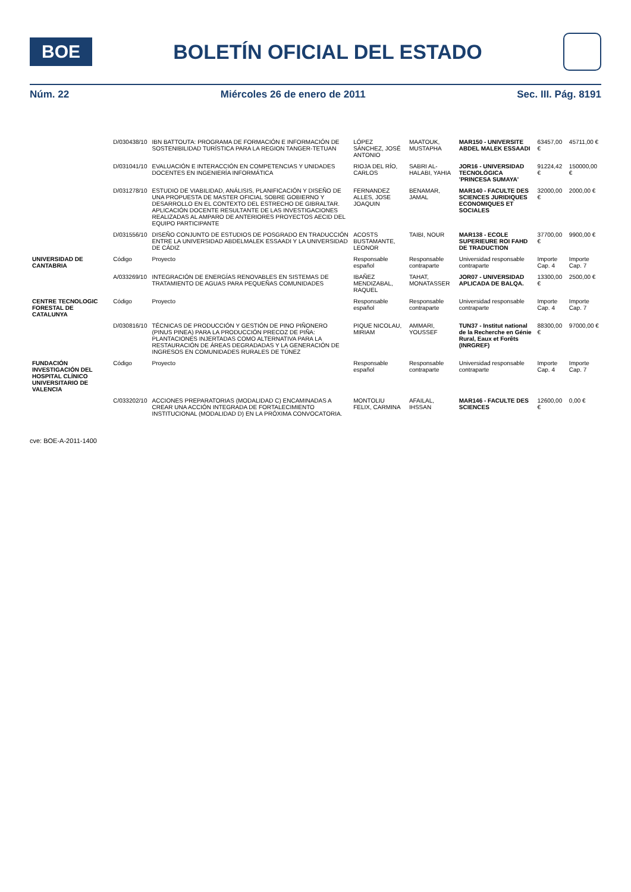BOE
BOLETÍN OFICIAL DEL ESTADO
Núm. 22 Miércoles 26 de enero de 2011 Sec. III. Pág. 8191
| | D/030438/10 | IBN BATTOUTA: PROGRAMA DE FORMACIÓN E INFORMACIÓN DE SOSTENIBILIDAD TURÍSTICA PARA LA REGION TANGER-TETUAN | LÓPEZ SÁNCHEZ, JOSÉ ANTONIO | MAATOUK, MUSTAPHA | MAR150 - UNIVERSITE ABDEL MALEK ESSAADI | 63457,00 € | 45711,00 € |
| | D/031041/10 | EVALUACIÓN E INTERACCIÓN EN COMPETENCIAS Y UNIDADES DOCENTES EN INGENIERÍA INFORMÁTICA | RIOJA DEL RÍO, CARLOS | SABRI AL-HALABI, YAHIA | JOR16 - UNIVERSIDAD TECNOLÓGICA 'PRINCESA SUMAYA' | 91224,42 € | 150000,00 € |
| | D/031278/10 | ESTUDIO DE VIABILIDAD, ANÁLISIS, PLANIFICACIÓN Y DISEÑO DE UNA PROPUESTA DE MASTER OFICIAL SOBRE GOBIERNO Y DESARROLLO EN EL CONTEXTO DEL ESTRECHO DE GIBRALTAR. APLICACIÓN DOCENTE RESULTANTE DE LAS INVESTIGACIONES REALIZADAS AL AMPARO DE ANTERIORES PROYECTOS AECID DEL EQUIPO PARTICIPANTE | FERNANDEZ ALLES, JOSE JOAQUIN | BENAMAR, JAMAL | MAR140 - FACULTE DES SCIENCES JURIDIQUES ECONOMIQUES ET SOCIALES | 32000,00 € | 2000,00 € |
| | D/031556/10 | DISEÑO CONJUNTO DE ESTUDIOS DE POSGRADO EN TRADUCCIÓN ENTRE LA UNIVERSIDAD ABDELMALEK ESSAADI Y LA UNIVERSIDAD DE CÁDIZ | ACOSTS BUSTAMANTE, LEONOR | TAIBI, NOUR | MAR138 - ECOLE SUPERIEURE ROI FAHD DE TRADUCTION | 37700,00 € | 9900,00 € |
| UNIVERSIDAD DE CANTABRIA | Código | Proyecto | Responsable español | Responsable contraparte | Universidad responsable contraparte | Importe Cap. 4 | Importe Cap. 7 |
| | A/033269/10 | INTEGRACIÓN DE ENERGÍAS RENOVABLES EN SISTEMAS DE TRATAMIENTO DE AGUAS PARA PEQUEÑAS COMUNIDADES | IBAÑEZ MENDIZABAL, RAQUEL | TAHAT, MONATASSER | JOR07 - UNIVERSIDAD APLICADA DE BALQA. | 13300,00 € | 2500,00 € |
| CENTRE TECNOLOGIC FORESTAL DE CATALUNYA | Código | Proyecto | Responsable español | Responsable contraparte | Universidad responsable contraparte | Importe Cap. 4 | Importe Cap. 7 |
| | D/030816/10 | TÉCNICAS DE PRODUCCIÓN Y GESTIÓN DE PINO PIÑONERO (PINUS PINEA) PARA LA PRODUCCIÓN PRECOZ DE PIÑA: PLANTACIONES INJERTADAS COMO ALTERNATIVA PARA LA RESTAURACIÓN DE ÁREAS DEGRADADAS Y LA GENERACIÓN DE INGRESOS EN COMUNIDADES RURALES DE TÚNEZ | PIQUE NICOLAU, MIRIAM | AMMARI, YOUSSEF | TUN37 - Institut national de la Recherche en Génie Rural, Eaux et Forêts (INRGREF) | 88300,00 € | 97000,00 € |
| FUNDACIÓN INVESTIGACIÓN DEL HOSPITAL CLÍNICO UNIVERSITARIO DE VALENCIA | Código | Proyecto | Responsable español | Responsable contraparte | Universidad responsable contraparte | Importe Cap. 4 | Importe Cap. 7 |
| | C/033202/10 | ACCIONES PREPARATORIAS (MODALIDAD C) ENCAMINADAS A CREAR UNA ACCIÓN INTEGRADA DE FORTALECIMIENTO INSTITUCIONAL (MODALIDAD D) EN LA PRÓXIMA CONVOCATORIA. | MONTOLIU FELIX, CARMINA | AFAILAL, IHSSAN | MAR146 - FACULTE DES SCIENCES | 12600,00 € | 0,00 € |
cve: BOE-A-2011-1400